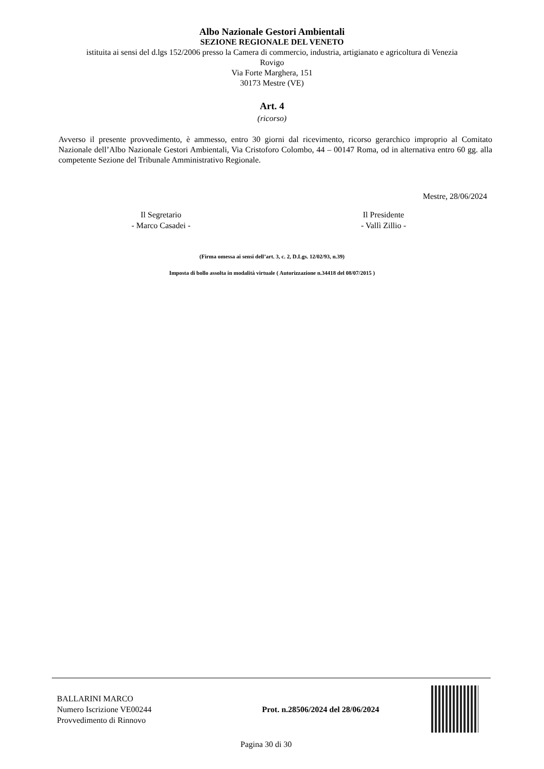Albo Nazionale Gestori Ambientali
SEZIONE REGIONALE DEL VENETO
istituita ai sensi del d.lgs 152/2006 presso la Camera di commercio, industria, artigianato e agricoltura di Venezia
Rovigo
Via Forte Marghera, 151
30173 Mestre (VE)
Art. 4
(ricorso)
Avverso il presente provvedimento, è ammesso, entro 30 giorni dal ricevimento, ricorso gerarchico improprio al Comitato Nazionale dell’Albo Nazionale Gestori Ambientali, Via Cristoforo Colombo, 44 – 00147 Roma, od in alternativa entro 60 gg. alla competente Sezione del Tribunale Amministrativo Regionale.
Mestre, 28/06/2024
Il Segretario
- Marco Casadei -
Il Presidente
- Vallì Zillio -
(Firma omessa ai sensi dell’art. 3, c. 2, D.Lgs. 12/02/93, n.39)
Imposta di bollo assolta in modalità virtuale ( Autorizzazione n.34418 del 08/07/2015 )
BALLARINI MARCO
Numero Iscrizione VE00244
Provvedimento di Rinnovo
Prot. n.28506/2024 del 28/06/2024
Pagina 30 di 30